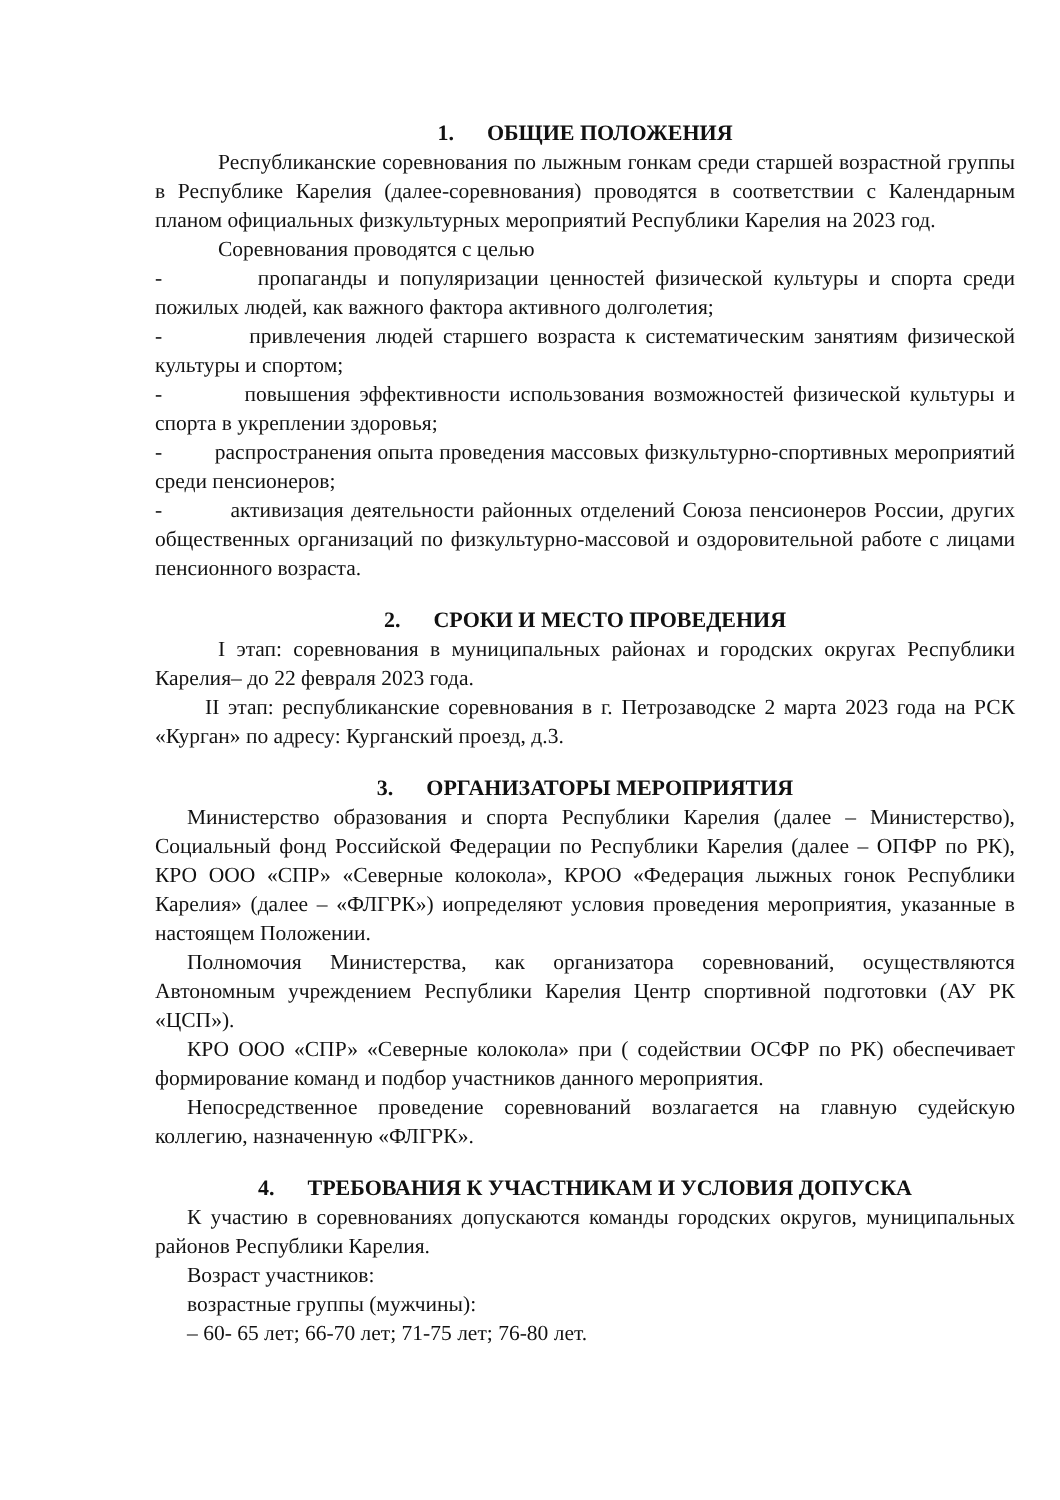1. ОБЩИЕ ПОЛОЖЕНИЯ
Республиканские соревнования по лыжным гонкам среди старшей возрастной группы в Республике Карелия (далее-соревнования) проводятся в соответствии с Календарным планом официальных физкультурных мероприятий Республики Карелия на 2023 год.
Соревнования проводятся с целью
- пропаганды и популяризации ценностей физической культуры и спорта среди пожилых людей, как важного фактора активного долголетия;
- привлечения людей старшего возраста к систематическим занятиям физической культуры и спортом;
- повышения эффективности использования возможностей физической культуры и спорта в укреплении здоровья;
- распространения опыта проведения массовых физкультурно-спортивных мероприятий среди пенсионеров;
- активизация деятельности районных отделений Союза пенсионеров России, других общественных организаций по физкультурно-массовой и оздоровительной работе с лицами пенсионного возраста.
2. СРОКИ И МЕСТО ПРОВЕДЕНИЯ
I этап: соревнования в муниципальных районах и городских округах Республики Карелия– до 22 февраля 2023 года.
II этап: республиканские соревнования в г. Петрозаводске 2 марта 2023 года на РСК «Курган» по адресу: Курганский проезд, д.3.
3. ОРГАНИЗАТОРЫ МЕРОПРИЯТИЯ
Министерство образования и спорта Республики Карелия (далее – Министерство), Социальный фонд Российской Федерации по Республики Карелия (далее – ОПФР по РК), КРО ООО «СПР» «Северные колокола», КРОО «Федерация лыжных гонок Республики Карелия» (далее – «ФЛГРК») иопределяют условия проведения мероприятия, указанные в настоящем Положении.
Полномочия Министерства, как организатора соревнований, осуществляются Автономным учреждением Республики Карелия Центр спортивной подготовки (АУ РК «ЦСП»).
КРО ООО «СПР» «Северные колокола» при ( содействии ОСФР по РК) обеспечивает формирование команд и подбор участников данного мероприятия.
Непосредственное проведение соревнований возлагается на главную судейскую коллегию, назначенную «ФЛГРК».
4. ТРЕБОВАНИЯ К УЧАСТНИКАМ И УСЛОВИЯ ДОПУСКА
К участию в соревнованиях допускаются команды городских округов, муниципальных районов Республики Карелия.
Возраст участников:
возрастные группы (мужчины):
– 60- 65 лет; 66-70 лет; 71-75 лет; 76-80 лет.